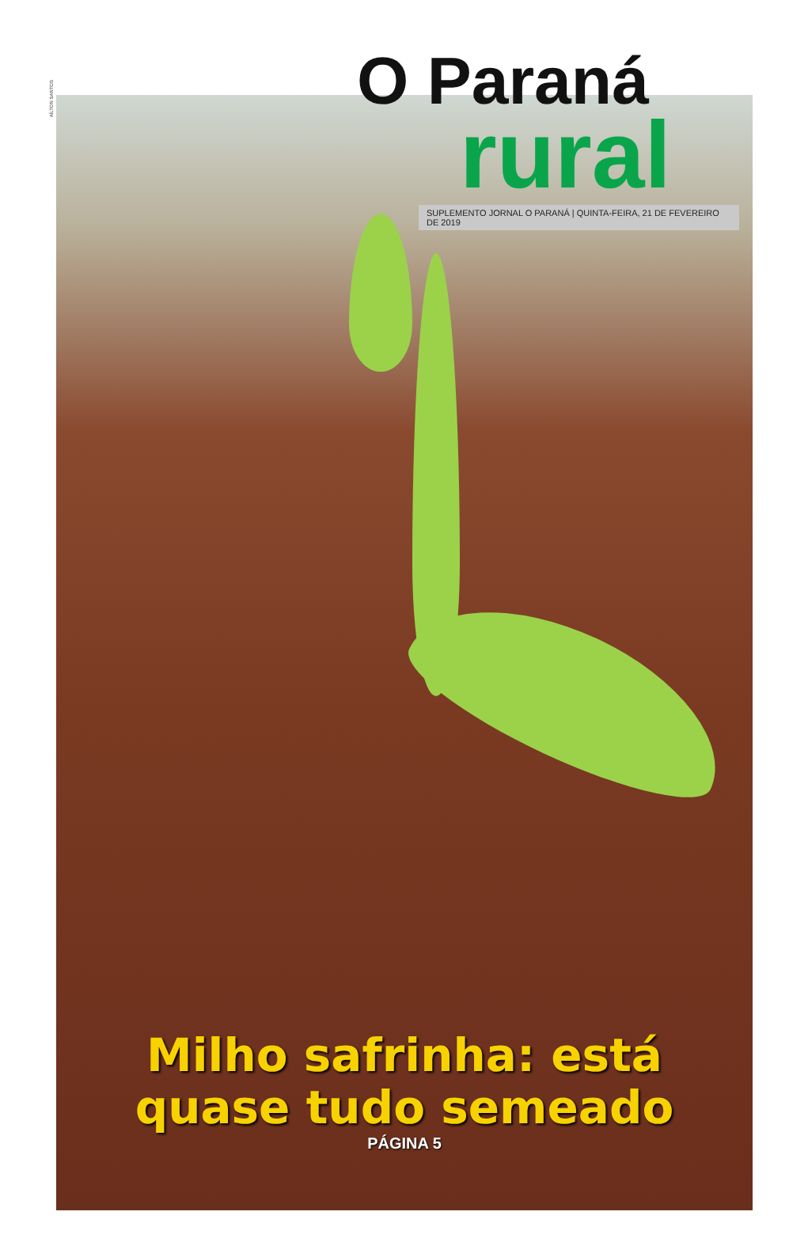AÍLTON SANTOS
O Paraná
rural
SUPLEMENTO JORNAL O PARANÁ | QUINTA-FEIRA, 21 DE FEVEREIRO DE 2019
Milho safrinha: está
quase tudo semeado
PÁGINA 5